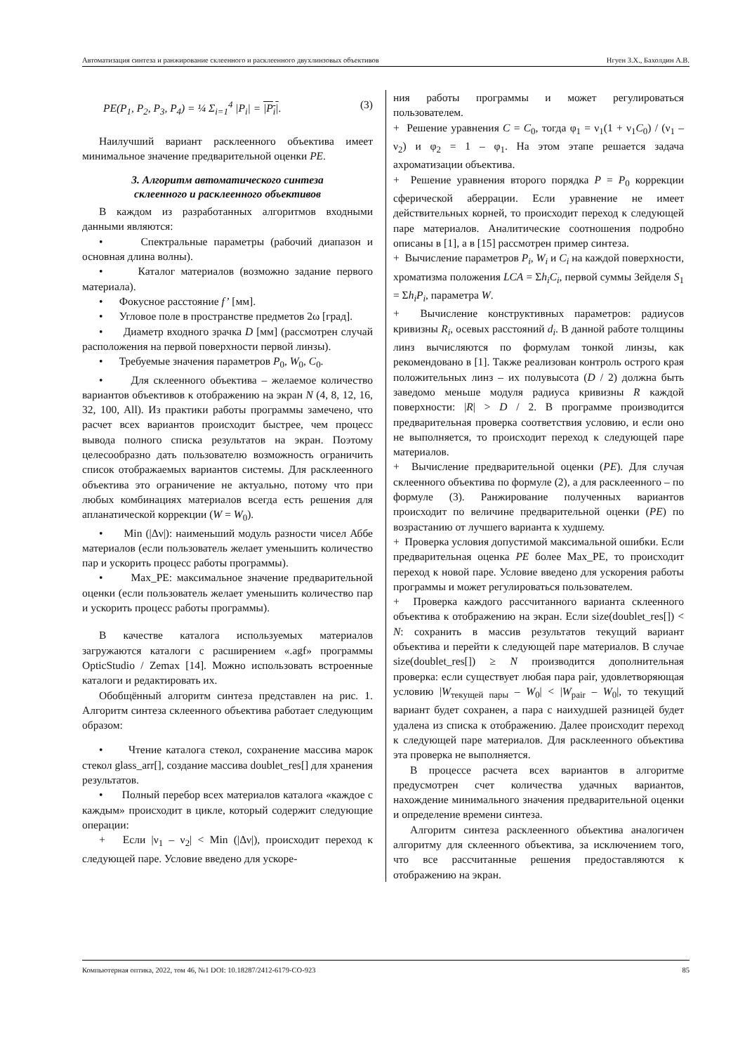Автоматизация синтеза и ранжирование склеенного и расклеенного двухлинзовых объективов Нгуен З.Х., Бахолдин А.В.
PE(P<sub>1</sub>, P<sub>2</sub>, P<sub>3</sub>, P<sub>4</sub>) = ¼ Σ<sub>i=1</sub><sup>4</sup> |P<sub>i</sub>| = |P<sub>i</sub>|. (3)
Наилучший вариант расклеенного объектива имеет минимальное значение предварительной оценки PE.
3. Алгоритм автоматического синтеза
склеенного и расклеенного объективов
В каждом из разработанных алгоритмов входными данными являются:
• Спектральные параметры (рабочий диапазон и основная длина волны).
• Каталог материалов (возможно задание первого материала).
• Фокусное расстояние f’ [мм].
• Угловое поле в пространстве предметов 2ω [град].
• Диаметр входного зрачка D [мм] (рассмотрен случай расположения на первой поверхности первой линзы).
• Требуемые значения параметров P<sub>0</sub>, W<sub>0</sub>, C<sub>0</sub>.
• Для склеенного объектива – желаемое количество вариантов объективов к отображению на экран N (4, 8, 12, 16, 32, 100, All). Из практики работы программы замечено, что расчет всех вариантов происходит быстрее, чем процесс вывода полного списка результатов на экран. Поэтому целесообразно дать пользователю возможность ограничить список отображаемых вариантов системы. Для расклеенного объектива это ограничение не актуально, потому что при любых комбинациях материалов всегда есть решения для апланатической коррекции (W = W<sub>0</sub>).
• Min (|Δν|): наименьший модуль разности чисел Аббе материалов (если пользователь желает уменьшить количество пар и ускорить процесс работы программы).
• Max_PE: максимальное значение предварительной оценки (если пользователь желает уменьшить количество пар и ускорить процесс работы программы).
В качестве каталога используемых материалов загружаются каталоги с расширением «.agf» программы OpticStudio / Zemax [14]. Можно использовать встроенные каталоги и редактировать их.
Обобщённый алгоритм синтеза представлен на рис. 1. Алгоритм синтеза склеенного объектива работает следующим образом:
• Чтение каталога стекол, сохранение массива марок стекол glass_arr[], создание массива doublet_res[] для хранения результатов.
• Полный перебор всех материалов каталога «каждое с каждым» происходит в цикле, который содержит следующие операции:
+ Если |ν<sub>1</sub> – ν<sub>2</sub>| < Min (|Δν|), происходит переход к следующей паре. Условие введено для ускоре-
ния работы программы и может регулироваться пользователем.
+ Решение уравнения C = C<sub>0</sub>, тогда φ<sub>1</sub> = ν<sub>1</sub>(1 + ν<sub>1</sub>C<sub>0</sub>) / (ν<sub>1</sub> – ν<sub>2</sub>) и φ<sub>2</sub> = 1 – φ<sub>1</sub>. На этом этапе решается задача ахроматизации объектива.
+ Решение уравнения второго порядка P = P<sub>0</sub> коррекции сферической аберрации. Если уравнение не имеет действительных корней, то происходит переход к следующей паре материалов. Аналитические соотношения подробно описаны в [1], а в [15] рассмотрен пример синтеза.
+ Вычисление параметров P<sub>i</sub>, W<sub>i</sub> и C<sub>i</sub> на каждой поверхности, хроматизма положения LCA = Σh<sub>i</sub>C<sub>i</sub>, первой суммы Зейделя S<sub>1</sub> = Σh<sub>i</sub>P<sub>i</sub>, параметра W.
+ Вычисление конструктивных параметров: радиусов кривизны R<sub>i</sub>, осевых расстояний d<sub>i</sub>. В данной работе толщины линз вычисляются по формулам тонкой линзы, как рекомендовано в [1]. Также реализован контроль острого края положительных линз – их полувысота (D / 2) должна быть заведомо меньше модуля радиуса кривизны R каждой поверхности: |R| > D / 2. В программе производится предварительная проверка соответствия условию, и если оно не выполняется, то происходит переход к следующей паре материалов.
+ Вычисление предварительной оценки (PE). Для случая склеенного объектива по формуле (2), а для расклеенного – по формуле (3). Ранжирование полученных вариантов происходит по величине предварительной оценки (PE) по возрастанию от лучшего варианта к худшему.
+ Проверка условия допустимой максимальной ошибки. Если предварительная оценка PE более Max_PE, то происходит переход к новой паре. Условие введено для ускорения работы программы и может регулироваться пользователем.
+ Проверка каждого рассчитанного варианта склеенного объектива к отображению на экран. Если size(doublet_res[]) < N: сохранить в массив результатов текущий вариант объектива и перейти к следующей паре материалов. В случае size(doublet_res[]) ≥ N производится дополнительная проверка: если существует любая пара pair, удовлетворяющая условию |W<sub>текущей пары</sub> – W<sub>0</sub>| < |W<sub>pair</sub> – W<sub>0</sub>|, то текущий вариант будет сохранен, а пара с наихудшей разницей будет удалена из списка к отображению. Далее происходит переход к следующей паре материалов. Для расклеенного объектива эта проверка не выполняется.
В процессе расчета всех вариантов в алгоритме предусмотрен счет количества удачных вариантов, нахождение минимального значения предварительной оценки и определение времени синтеза.
Алгоритм синтеза расклеенного объектива аналогичен алгоритму для склеенного объектива, за исключением того, что все рассчитанные решения предоставляются к отображению на экран.
Компьютерная оптика, 2022, том 46, №1 DOI: 10.18287/2412-6179-CO-923 85